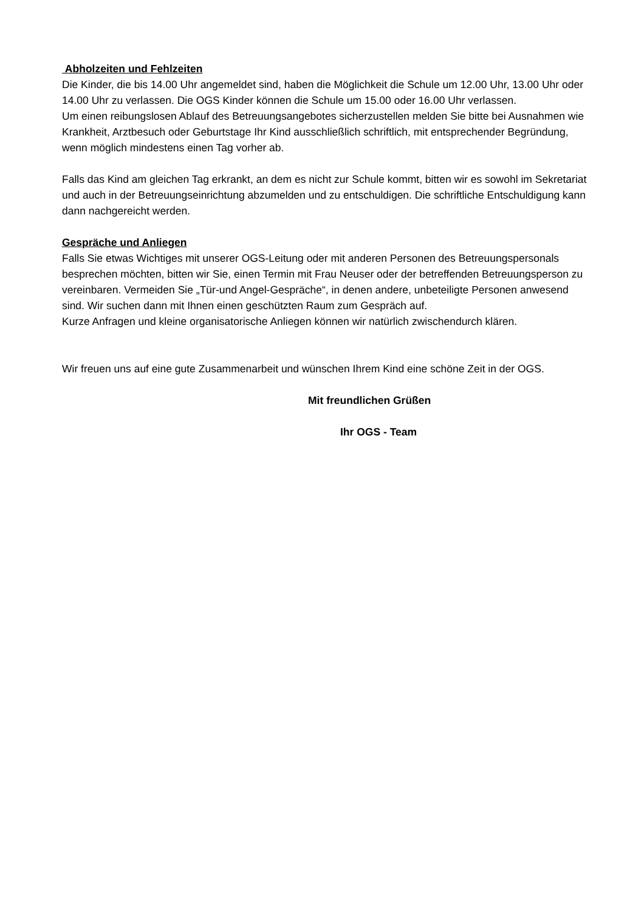Abholzeiten und Fehlzeiten
Die Kinder, die bis 14.00 Uhr angemeldet sind, haben die Möglichkeit die Schule um 12.00 Uhr, 13.00 Uhr oder 14.00 Uhr zu verlassen. Die OGS Kinder können die Schule um 15.00 oder 16.00 Uhr verlassen.
Um einen reibungslosen Ablauf des Betreuungsangebotes sicherzustellen melden Sie bitte bei Ausnahmen wie Krankheit, Arztbesuch oder Geburtstage Ihr Kind ausschließlich schriftlich, mit entsprechender Begründung, wenn möglich mindestens einen Tag vorher ab.
Falls das Kind am gleichen Tag erkrankt, an dem es nicht zur Schule kommt, bitten wir es sowohl im Sekretariat und auch in der Betreuungseinrichtung abzumelden und zu entschuldigen. Die schriftliche Entschuldigung kann dann nachgereicht werden.
Gespräche und Anliegen
Falls Sie etwas Wichtiges mit unserer OGS-Leitung oder mit anderen Personen des Betreuungspersonals besprechen möchten, bitten wir Sie, einen Termin mit Frau Neuser oder der betreffenden Betreuungsperson zu vereinbaren. Vermeiden Sie „Tür-und Angel-Gespräche“, in denen andere, unbeteiligte Personen anwesend sind. Wir suchen dann mit Ihnen einen geschützten Raum zum Gespräch auf.
Kurze Anfragen und kleine organisatorische Anliegen können wir natürlich zwischendurch klären.
Wir freuen uns auf eine gute Zusammenarbeit und wünschen Ihrem Kind eine schöne Zeit in der OGS.
Mit freundlichen Grüßen
Ihr OGS - Team